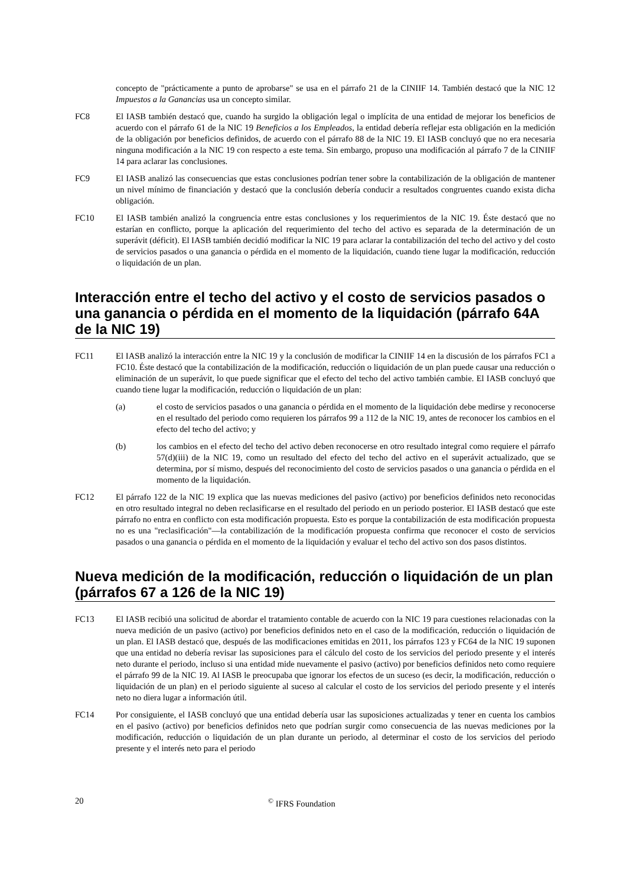concepto de "prácticamente a punto de aprobarse" se usa en el párrafo 21 de la CINIIF 14. También destacó que la NIC 12 Impuestos a la Ganancias usa un concepto similar.
FC8 El IASB también destacó que, cuando ha surgido la obligación legal o implícita de una entidad de mejorar los beneficios de acuerdo con el párrafo 61 de la NIC 19 Beneficios a los Empleados, la entidad debería reflejar esta obligación en la medición de la obligación por beneficios definidos, de acuerdo con el párrafo 88 de la NIC 19. El IASB concluyó que no era necesaria ninguna modificación a la NIC 19 con respecto a este tema. Sin embargo, propuso una modificación al párrafo 7 de la CINIIF 14 para aclarar las conclusiones.
FC9 El IASB analizó las consecuencias que estas conclusiones podrían tener sobre la contabilización de la obligación de mantener un nivel mínimo de financiación y destacó que la conclusión debería conducir a resultados congruentes cuando exista dicha obligación.
FC10 El IASB también analizó la congruencia entre estas conclusiones y los requerimientos de la NIC 19. Éste destacó que no estarían en conflicto, porque la aplicación del requerimiento del techo del activo es separada de la determinación de un superávit (déficit). El IASB también decidió modificar la NIC 19 para aclarar la contabilización del techo del activo y del costo de servicios pasados o una ganancia o pérdida en el momento de la liquidación, cuando tiene lugar la modificación, reducción o liquidación de un plan.
Interacción entre el techo del activo y el costo de servicios pasados o una ganancia o pérdida en el momento de la liquidación (párrafo 64A de la NIC 19)
FC11 El IASB analizó la interacción entre la NIC 19 y la conclusión de modificar la CINIIF 14 en la discusión de los párrafos FC1 a FC10. Éste destacó que la contabilización de la modificación, reducción o liquidación de un plan puede causar una reducción o eliminación de un superávit, lo que puede significar que el efecto del techo del activo también cambie. El IASB concluyó que cuando tiene lugar la modificación, reducción o liquidación de un plan:
(a) el costo de servicios pasados o una ganancia o pérdida en el momento de la liquidación debe medirse y reconocerse en el resultado del periodo como requieren los párrafos 99 a 112 de la NIC 19, antes de reconocer los cambios en el efecto del techo del activo; y
(b) los cambios en el efecto del techo del activo deben reconocerse en otro resultado integral como requiere el párrafo 57(d)(iii) de la NIC 19, como un resultado del efecto del techo del activo en el superávit actualizado, que se determina, por sí mismo, después del reconocimiento del costo de servicios pasados o una ganancia o pérdida en el momento de la liquidación.
FC12 El párrafo 122 de la NIC 19 explica que las nuevas mediciones del pasivo (activo) por beneficios definidos neto reconocidas en otro resultado integral no deben reclasificarse en el resultado del periodo en un periodo posterior. El IASB destacó que este párrafo no entra en conflicto con esta modificación propuesta. Esto es porque la contabilización de esta modificación propuesta no es una "reclasificación"—la contabilización de la modificación propuesta confirma que reconocer el costo de servicios pasados o una ganancia o pérdida en el momento de la liquidación y evaluar el techo del activo son dos pasos distintos.
Nueva medición de la modificación, reducción o liquidación de un plan (párrafos 67 a 126 de la NIC 19)
FC13 El IASB recibió una solicitud de abordar el tratamiento contable de acuerdo con la NIC 19 para cuestiones relacionadas con la nueva medición de un pasivo (activo) por beneficios definidos neto en el caso de la modificación, reducción o liquidación de un plan. El IASB destacó que, después de las modificaciones emitidas en 2011, los párrafos 123 y FC64 de la NIC 19 suponen que una entidad no debería revisar las suposiciones para el cálculo del costo de los servicios del periodo presente y el interés neto durante el periodo, incluso si una entidad mide nuevamente el pasivo (activo) por beneficios definidos neto como requiere el párrafo 99 de la NIC 19. Al IASB le preocupaba que ignorar los efectos de un suceso (es decir, la modificación, reducción o liquidación de un plan) en el periodo siguiente al suceso al calcular el costo de los servicios del periodo presente y el interés neto no diera lugar a información útil.
FC14 Por consiguiente, el IASB concluyó que una entidad debería usar las suposiciones actualizadas y tener en cuenta los cambios en el pasivo (activo) por beneficios definidos neto que podrían surgir como consecuencia de las nuevas mediciones por la modificación, reducción o liquidación de un plan durante un periodo, al determinar el costo de los servicios del periodo presente y el interés neto para el periodo
20 <sup>©</sup> IFRS Foundation